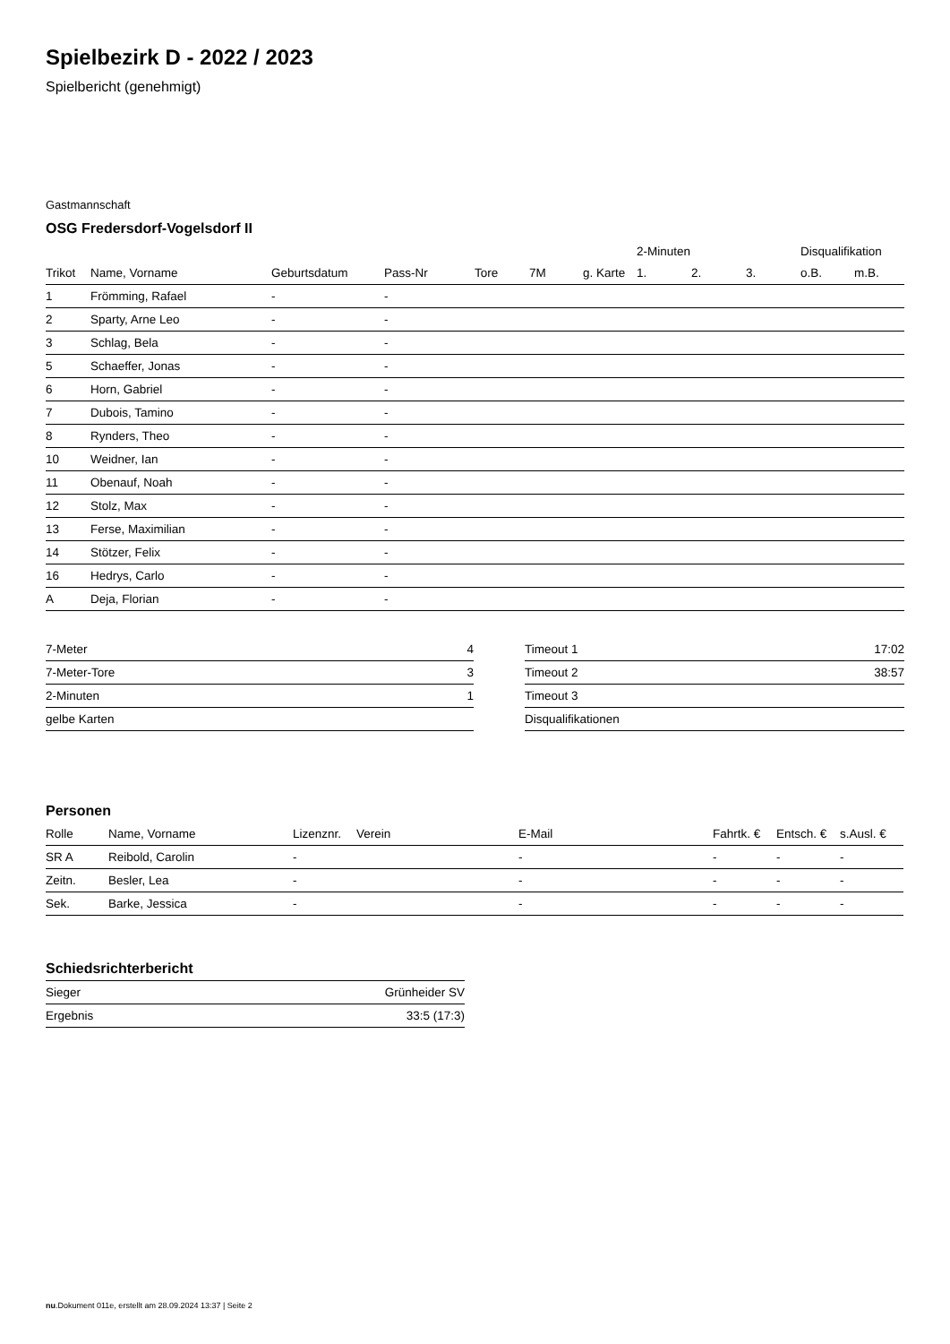Spielbezirk D - 2022 / 2023
Spielbericht (genehmigt)
Gastmannschaft
OSG Fredersdorf-Vogelsdorf II
| | | | | | | | 2-Minuten | | | Disqualifikation | |
| --- | --- | --- | --- | --- | --- | --- | --- | --- | --- | --- | --- |
| Trikot | Name, Vorname | Geburtsdatum | Pass-Nr | Tore | 7M | g. Karte | 1. | 2. | 3. | o.B. | m.B. |
| 1 | Frömming, Rafael | - | - | | | | | | | | |
| 2 | Sparty, Arne Leo | - | - | | | | | | | | |
| 3 | Schlag, Bela | - | - | | | | | | | | |
| 5 | Schaeffer, Jonas | - | - | | | | | | | | |
| 6 | Horn, Gabriel | - | - | | | | | | | | |
| 7 | Dubois, Tamino | - | - | | | | | | | | |
| 8 | Rynders, Theo | - | - | | | | | | | | |
| 10 | Weidner, Ian | - | - | | | | | | | | |
| 11 | Obenauf, Noah | - | - | | | | | | | | |
| 12 | Stolz, Max | - | - | | | | | | | | |
| 13 | Ferse, Maximilian | - | - | | | | | | | | |
| 14 | Stötzer, Felix | - | - | | | | | | | | |
| 16 | Hedrys, Carlo | - | - | | | | | | | | |
| A | Deja, Florian | - | - | | | | | | | | |
| 7-Meter | 4 |
| 7-Meter-Tore | 3 |
| 2-Minuten | 1 |
| gelbe Karten | |
| Timeout 1 | 17:02 |
| Timeout 2 | 38:57 |
| Timeout 3 | |
| Disqualifikationen | |
Personen
| Rolle | Name, Vorname | Lizenznr. | Verein | E-Mail | Fahrtk. € | Entsch. € | s.Ausl. € |
| --- | --- | --- | --- | --- | --- | --- | --- |
| SR A | Reibold, Carolin | - | | - | - | - | - |
| Zeitn. | Besler, Lea | - | | - | - | - | - |
| Sek. | Barke, Jessica | - | | - | - | - | - |
Schiedsrichterbericht
| Sieger | Grünheider SV |
| Ergebnis | 33:5 (17:3) |
nu.Dokument 011e, erstellt am 28.09.2024 13:37 | Seite 2